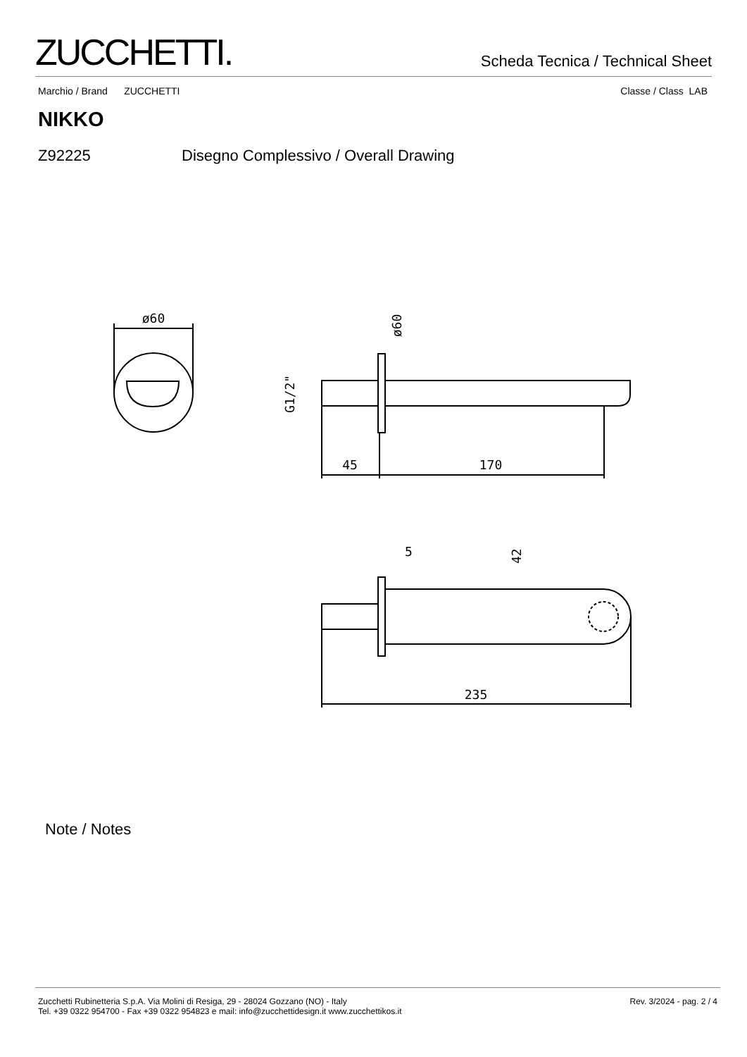ZUCCHETTI.
Scheda Tecnica / Technical Sheet
Marchio / Brand ZUCCHETTI Classe / Class LAB
NIKKO
Z92225 Disegno Complessivo / Overall Drawing
ø60
45
170
G1/2"
ø60
235
5
42
Note / Notes
Zucchetti Rubinetteria S.p.A. Via Molini di Resiga, 29 - 28024 Gozzano (NO) - Italy
Tel. +39 0322 954700 - Fax +39 0322 954823 e mail: info@zucchettidesign.it www.zucchettikos.it
Rev. 3/2024 - pag. 2 / 4